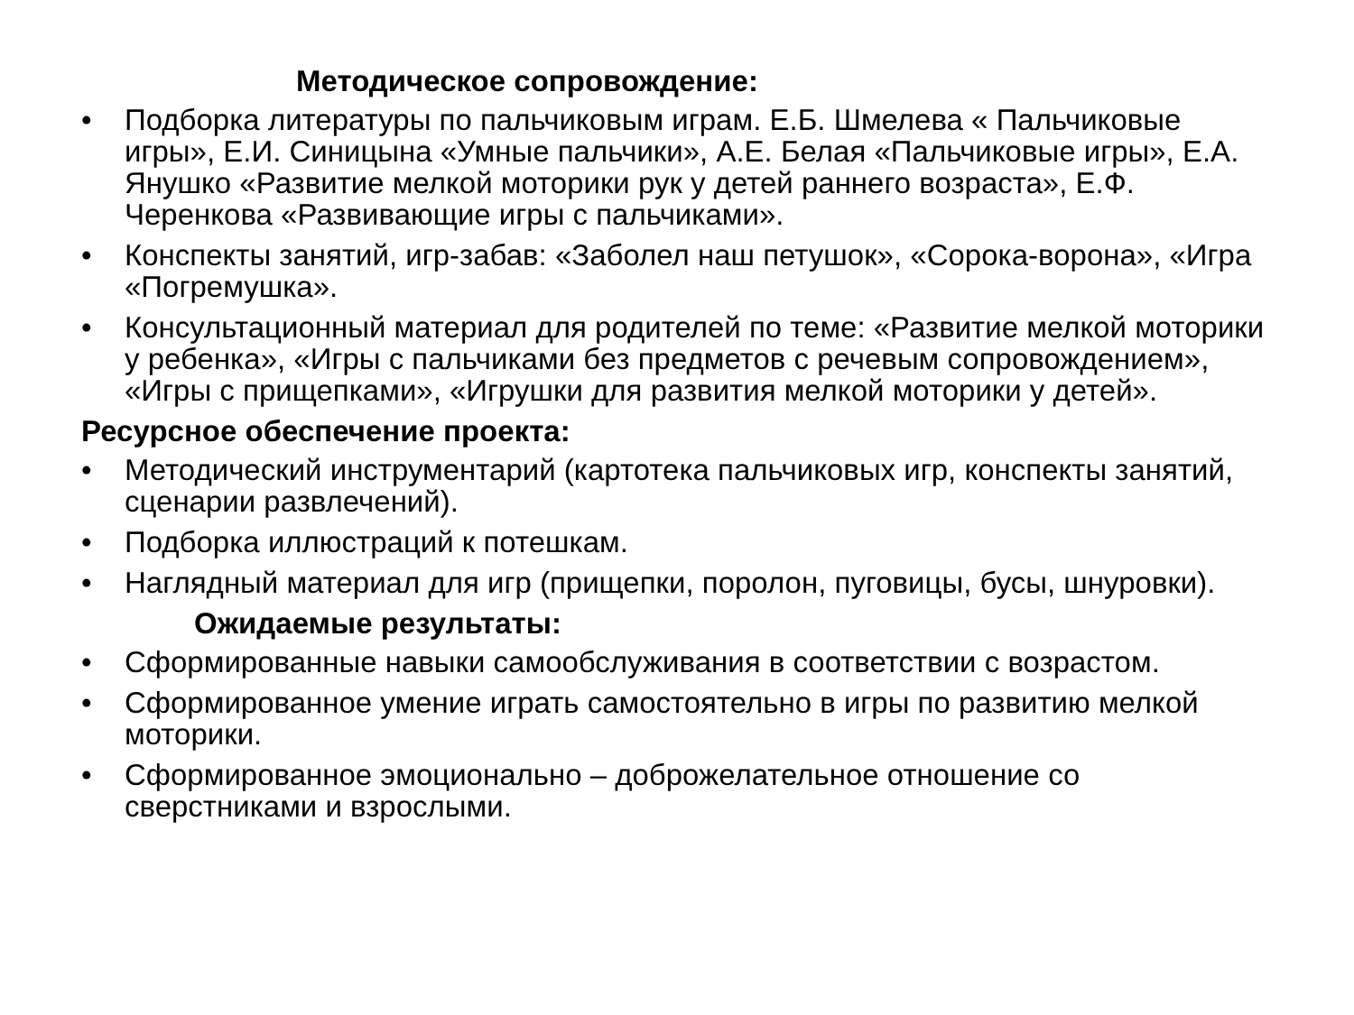Методическое сопровождение:
• Подборка литературы по пальчиковым играм. Е.Б. Шмелева « Пальчиковые игры», Е.И. Синицына «Умные пальчики», А.Е. Белая «Пальчиковые игры», Е.А. Янушко «Развитие мелкой моторики рук у детей раннего возраста», Е.Ф. Черенкова «Развивающие игры с пальчиками».
• Конспекты занятий, игр-забав: «Заболел наш петушок», «Сорока-ворона», «Игра «Погремушка».
• Консультационный материал для родителей по теме: «Развитие мелкой моторики у ребенка», «Игры с пальчиками без предметов с речевым сопровождением», «Игры с прищепками», «Игрушки для развития мелкой моторики у детей».
Ресурсное обеспечение проекта:
• Методический инструментарий (картотека пальчиковых игр, конспекты занятий, сценарии развлечений).
• Подборка иллюстраций к потешкам.
• Наглядный материал для игр (прищепки, поролон, пуговицы, бусы, шнуровки).
Ожидаемые результаты:
• Сформированные навыки самообслуживания в соответствии с возрастом.
• Сформированное умение играть самостоятельно в игры по развитию мелкой моторики.
• Сформированное эмоционально – доброжелательное отношение со сверстниками и взрослыми.